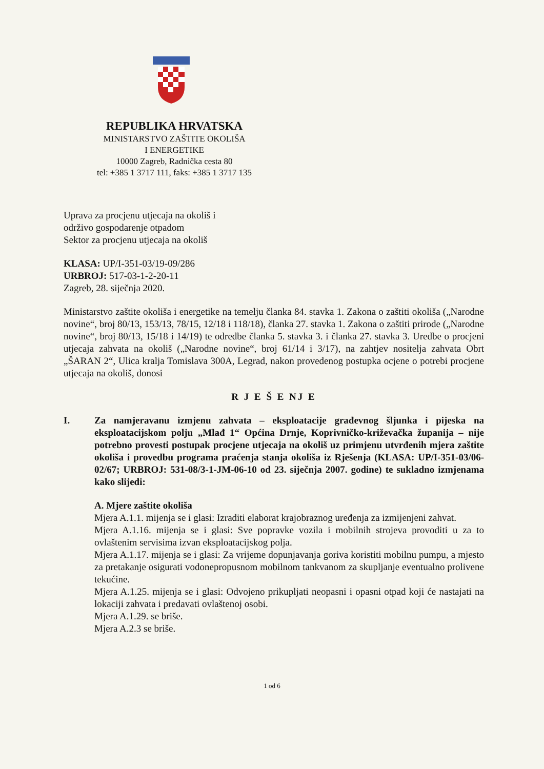REPUBLIKA HRVATSKA
MINISTARSTVO ZAŠTITE OKOLIŠA
I ENERGETIKE
10000 Zagreb, Radnička cesta 80
tel: +385 1 3717 111, faks: +385 1 3717 135
Uprava za procjenu utjecaja na okoliš i
održivo gospodarenje otpadom
Sektor za procjenu utjecaja na okoliš
KLASA: UP/I-351-03/19-09/286
URBROJ: 517-03-1-2-20-11
Zagreb, 28. siječnja 2020.
Ministarstvo zaštite okoliša i energetike na temelju članka 84. stavka 1. Zakona o zaštiti okoliša („Narodne novine“, broj 80/13, 153/13, 78/15, 12/18 i 118/18), članka 27. stavka 1. Zakona o zaštiti prirode („Narodne novine“, broj 80/13, 15/18 i 14/19) te odredbe članka 5. stavka 3. i članka 27. stavka 3. Uredbe o procjeni utjecaja zahvata na okoliš („Narodne novine“, broj 61/14 i 3/17), na zahtjev nositelja zahvata Obrt „ŠARAN 2“, Ulica kralja Tomislava 300A, Legrad, nakon provedenog postupka ocjene o potrebi procjene utjecaja na okoliš, donosi
R J E Š E NJ E
I. Za namjeravanu izmjenu zahvata – eksploatacije građevnog šljunka i pijeska na eksploatacijskom polju „Mlađ 1“ Općina Drnje, Koprivničko-križevačka županija – nije potrebno provesti postupak procjene utjecaja na okoliš uz primjenu utvrđenih mjera zaštite okoliša i provedbu programa praćenja stanja okoliša iz Rješenja (KLASA: UP/I-351-03/06-02/67; URBROJ: 531-08/3-1-JM-06-10 od 23. siječnja 2007. godine) te sukladno izmjenama kako slijedi:
A. Mjere zaštite okoliša
Mjera A.1.1. mijenja se i glasi: Izraditi elaborat krajobraznog uređenja za izmijenjeni zahvat.
Mjera A.1.16. mijenja se i glasi: Sve popravke vozila i mobilnih strojeva provoditi u za to ovlaštenim servisima izvan eksploatacijskog polja.
Mjera A.1.17. mijenja se i glasi: Za vrijeme dopunjavanja goriva koristiti mobilnu pumpu, a mjesto za pretakanje osigurati vodonepropusnom mobilnom tankvanom za skupljanje eventualno prolivene tekućine.
Mjera A.1.25. mijenja se i glasi: Odvojeno prikupljati neopasni i opasni otpad koji će nastajati na lokaciji zahvata i predavati ovlaštenoj osobi.
Mjera A.1.29. se briše.
Mjera A.2.3 se briše.
1 od 6